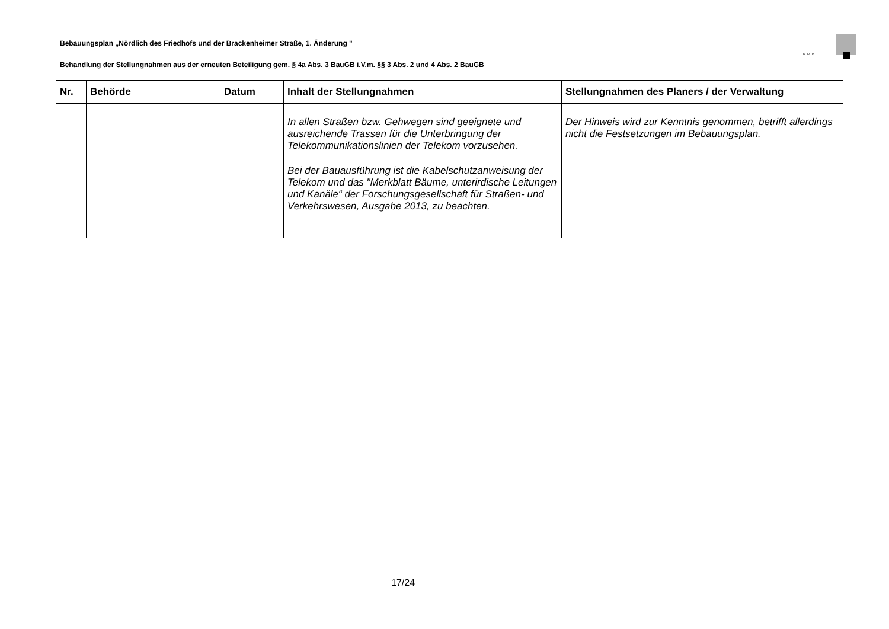Bebauungsplan „Nördlich des Friedhofs und der Brackenheimer Straße, 1. Änderung "
KMB
Behandlung der Stellungnahmen aus der erneuten Beteiligung gem. § 4a Abs. 3 BauGB i.V.m. §§ 3 Abs. 2 und 4 Abs. 2 BauGB
| Nr. | Behörde | Datum | Inhalt der Stellungnahmen | Stellungnahmen des Planers / der Verwaltung |
| --- | --- | --- | --- | --- |
| | | | In allen Straßen bzw. Gehwegen sind geeignete und ausreichende Trassen für die Unterbringung der Telekommunikationslinien der Telekom vorzusehen. Bei der Bauausführung ist die Kabelschutzanweisung der Telekom und das "Merkblatt Bäume, unterirdische Leitungen und Kanäle“ der Forschungsgesellschaft für Straßen- und Verkehrswesen, Ausgabe 2013, zu beachten. | Der Hinweis wird zur Kenntnis genommen, betrifft allerdings nicht die Festsetzungen im Bebauungsplan. |
17/24